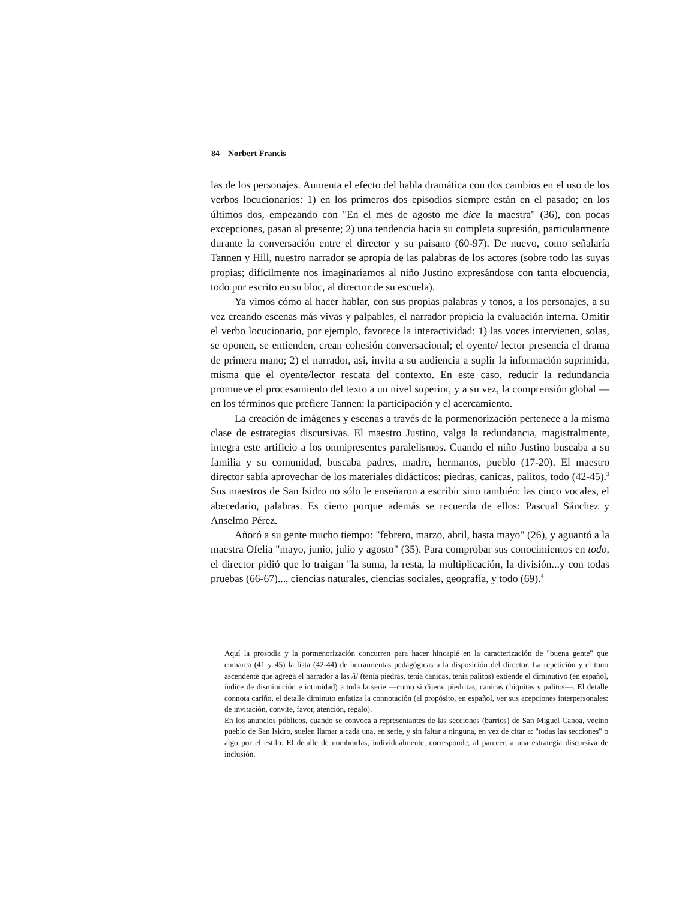84 Norbert Francis
las de los personajes. Aumenta el efecto del habla dramática con dos cambios en el uso de los verbos locucionarios: 1) en los primeros dos episodios siempre están en el pasado; en los últimos dos, empezando con "En el mes de agosto me dice la maestra" (36), con pocas excepciones, pasan al presente; 2) una tendencia hacia su completa supresión, particularmente durante la conversación entre el director y su paisano (60-97). De nuevo, como señalaría Tannen y Hill, nuestro narrador se apropia de las palabras de los actores (sobre todo las suyas propias; difícilmente nos imaginaríamos al niño Justino expresándose con tanta elocuencia, todo por escrito en su bloc, al director de su escuela).
Ya vimos cómo al hacer hablar, con sus propias palabras y tonos, a los personajes, a su vez creando escenas más vivas y palpables, el narrador propicia la evaluación interna. Omitir el verbo locucionario, por ejemplo, favorece la interactividad: 1) las voces intervienen, solas, se oponen, se entienden, crean cohesión conversacional; el oyente/ lector presencia el drama de primera mano; 2) el narrador, así, invita a su audiencia a suplir la información suprimida, misma que el oyente/lector rescata del contexto. En este caso, reducir la redundancia promueve el procesamiento del texto a un nivel superior, y a su vez, la comprensión global —en los términos que prefiere Tannen: la participación y el acercamiento.
La creación de imágenes y escenas a través de la pormenorización pertenece a la misma clase de estrategias discursivas. El maestro Justino, valga la redundancia, magistralmente, integra este artificio a los omnipresentes paralelismos. Cuando el niño Justino buscaba a su familia y su comunidad, buscaba padres, madre, hermanos, pueblo (17-20). El maestro director sabía aprovechar de los materiales didácticos: piedras, canicas, palitos, todo (42-45).<sup>3</sup> Sus maestros de San Isidro no sólo le enseñaron a escribir sino también: las cinco vocales, el abecedario, palabras. Es cierto porque además se recuerda de ellos: Pascual Sánchez y Anselmo Pérez.
Añoró a su gente mucho tiempo: "febrero, marzo, abril, hasta mayo" (26), y aguantó a la maestra Ofelia "mayo, junio, julio y agosto" (35). Para comprobar sus conocimientos en todo, el director pidió que lo traigan "la suma, la resta, la multiplicación, la división...y con todas pruebas (66-67)..., ciencias naturales, ciencias sociales, geografía, y todo (69).<sup>4</sup>
Aquí la prosodia y la pormenorización concurren para hacer hincapié en la caracterización de "buena gente" que enmarca (41 y 45) la lista (42-44) de herramientas pedagógicas a la disposición del director. La repetición y el tono ascendente que agrega el narrador a las /i/ (tenía piedras, tenía canicas, tenía palitos) extiende el diminutivo (en español, índice de disminución e intimidad) a toda la serie —como si dijera: piedritas, canicas chiquitas y palitos—. El detalle connota cariño, el detalle diminuto enfatiza la connotación (al propósito, en español, ver sus acepciones interpersonales: de invitación, convite, favor, atención, regalo).
En los anuncios públicos, cuando se convoca a representantes de las secciones (barrios) de San Miguel Canoa, vecino pueblo de San Isidro, suelen llamar a cada una, en serie, y sin faltar a ninguna, en vez de citar a: "todas las secciones" o algo por el estilo. El detalle de nombrarlas, individualmente, corresponde, al parecer, a una estrategia discursiva de inclusión.